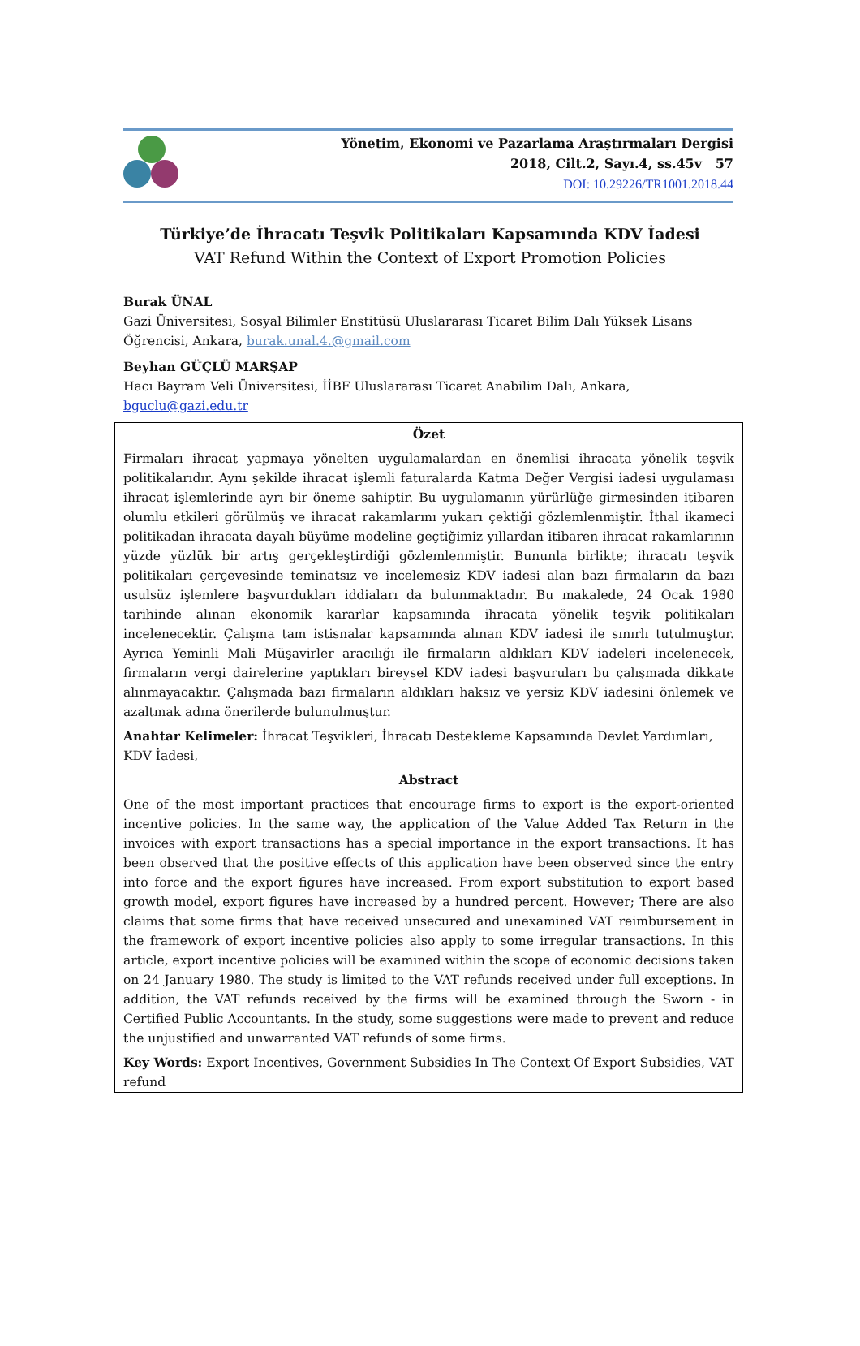Yönetim, Ekonomi ve Pazarlama Araştırmaları Dergisi
2018, Cilt.2, Sayı.4, ss.45v 57
DOI: 10.29226/TR1001.2018.44
Türkiye’de İhracatı Teşvik Politikaları Kapsamında KDV İadesi
VAT Refund Within the Context of Export Promotion Policies
Burak ÜNAL
Gazi Üniversitesi, Sosyal Bilimler Enstitüsü Uluslararası Ticaret Bilim Dalı Yüksek Lisans Öğrencisi, Ankara, burak.unal.4.@gmail.com
Beyhan GÜÇLÜ MARŞAP
Hacı Bayram Veli Üniversitesi, İİBF Uluslararası Ticaret Anabilim Dalı, Ankara,
bguclu@gazi.edu.tr
Özet
Firmaları ihracat yapmaya yönelten uygulamalardan en önemlisi ihracata yönelik teşvik politikalarıdır. Aynı şekilde ihracat işlemli faturalarda Katma Değer Vergisi iadesi uygulaması ihracat işlemlerinde ayrı bir öneme sahiptir. Bu uygulamanın yürürlüğe girmesinden itibaren olumlu etkileri görülmüş ve ihracat rakamlarını yukarı çektiği gözlemlenmiştir. İthal ikameci politikadan ihracata dayalı büyüme modeline geçtiğimiz yıllardan itibaren ihracat rakamlarının yüzde yüzlük bir artış gerçekleştirdiği gözlemlenmiştir. Bununla birlikte; ihracatı teşvik politikaları çerçevesinde teminatsız ve incelemesiz KDV iadesi alan bazı firmaların da bazı usulsüz işlemlere başvurdukları iddiaları da bulunmaktadır. Bu makalede, 24 Ocak 1980 tarihinde alınan ekonomik kararlar kapsamında ihracata yönelik teşvik politikaları incelenecektir. Çalışma tam istisnalar kapsamında alınan KDV iadesi ile sınırlı tutulmuştur. Ayrıca Yeminli Mali Müşavirler aracılığı ile firmaların aldıkları KDV iadeleri incelenecek, firmaların vergi dairelerine yaptıkları bireysel KDV iadesi başvuruları bu çalışmada dikkate alınmayacaktır. Çalışmada bazı firmaların aldıkları haksız ve yersiz KDV iadesini önlemek ve azaltmak adına önerilerde bulunulmuştur.
Anahtar Kelimeler: İhracat Teşvikleri, İhracatı Destekleme Kapsamında Devlet Yardımları, KDV İadesi,
Abstract
One of the most important practices that encourage firms to export is the export-oriented incentive policies. In the same way, the application of the Value Added Tax Return in the invoices with export transactions has a special importance in the export transactions. It has been observed that the positive effects of this application have been observed since the entry into force and the export figures have increased. From export substitution to export based growth model, export figures have increased by a hundred percent. However; There are also claims that some firms that have received unsecured and unexamined VAT reimbursement in the framework of export incentive policies also apply to some irregular transactions. In this article, export incentive policies will be examined within the scope of economic decisions taken on 24 January 1980. The study is limited to the VAT refunds received under full exceptions. In addition, the VAT refunds received by the firms will be examined through the Sworn - in Certified Public Accountants. In the study, some suggestions were made to prevent and reduce the unjustified and unwarranted VAT refunds of some firms.
Key Words: Export Incentives, Government Subsidies In The Context Of Export Subsidies, VAT refund